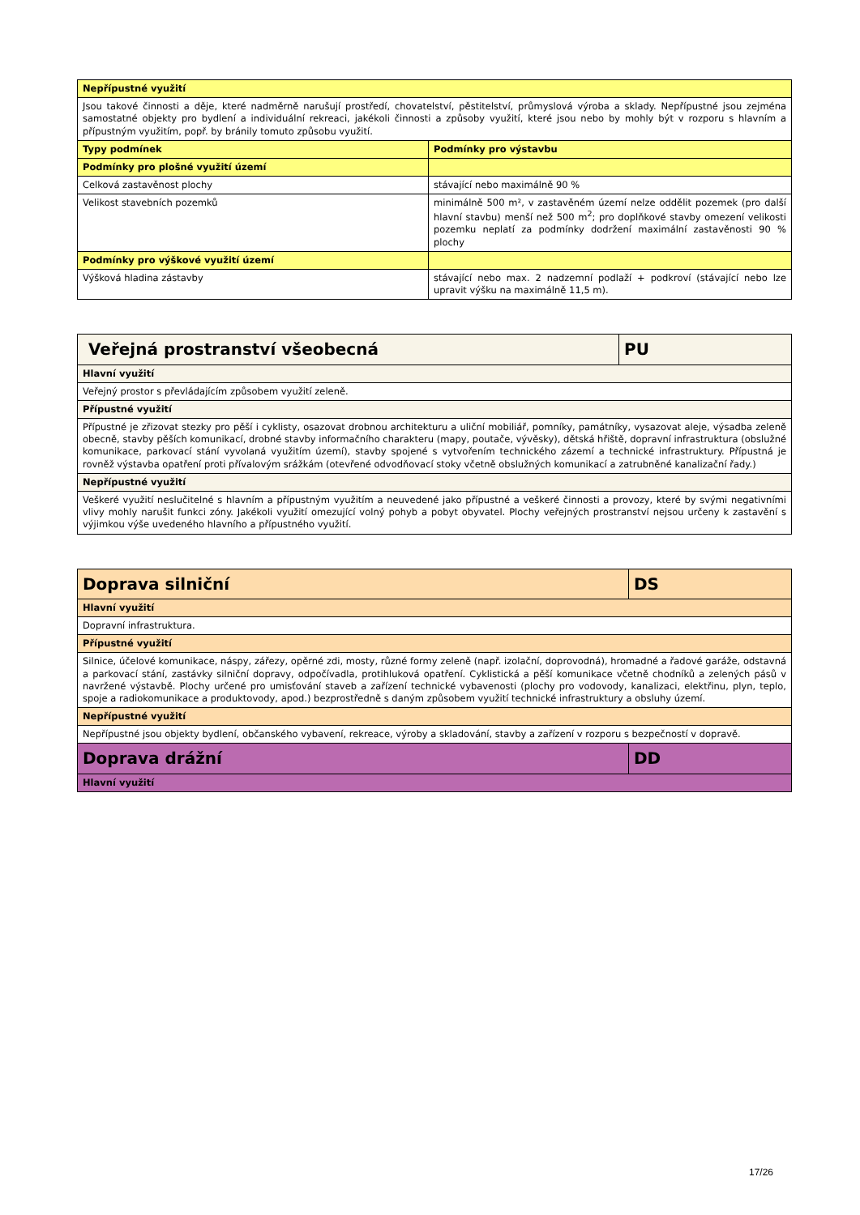| Nepřípustné využití | |
| --- | --- |
| Jsou takové činnosti a děje, které nadměrně narušují prostředí, chovatelství, pěstitelství, průmyslová výroba a sklady. Nepřípustné jsou zejména samostatné objekty pro bydlení a individuální rekreaci, jakékoli činnosti a způsoby využití, které jsou nebo by mohly být v rozporu s hlavním a přípustným využitím, popř. by bránily tomuto způsobu využití. | |
| Typy podmínek | Podmínky pro výstavbu |
| Podmínky pro plošné využití území | |
| Celková zastavěnost plochy | stávající nebo maximálně 90 % |
| Velikost stavebních pozemků | minimálně 500 m², v zastavěném území nelze oddělit pozemek (pro další hlavní stavbu) menší než 500 m<sup>2</sup>; pro doplňkové stavby omezení velikosti pozemku neplatí za podmínky dodržení maximální zastavěnosti 90 % plochy |
| Podmínky pro výškové využití území | |
| Výšková hladina zástavby | stávající nebo max. 2 nadzemní podlaží + podkroví (stávající nebo lze upravit výšku na maximálně 11,5 m). |
| Veřejná prostranství všeobecná | PU |
| --- | --- |
| Hlavní využití | |
| Veřejný prostor s převládajícím způsobem využití zeleně. | |
| Přípustné využití | |
| Přípustné je zřizovat stezky pro pěší i cyklisty, osazovat drobnou architekturu a uliční mobiliář, pomníky, památníky, vysazovat aleje, výsadba zeleně obecně, stavby pěších komunikací, drobné stavby informačního charakteru (mapy, poutače, vývěsky), dětská hřiště, dopravní infrastruktura (obslužné komunikace, parkovací stání vyvolaná využitím území), stavby spojené s vytvořením technického zázemí a technické infrastruktury. Přípustná je rovněž výstavba opatření proti přívalovým srážkám (otevřené odvodňovací stoky včetně obslužných komunikací a zatrubněné kanalizační řady.) | |
| Nepřípustné využití | |
| Veškeré využití neslučitelné s hlavním a přípustným využitím a neuvedené jako přípustné a veškeré činnosti a provozy, které by svými negativními vlivy mohly narušit funkci zóny. Jakékoli využití omezující volný pohyb a pobyt obyvatel. Plochy veřejných prostranství nejsou určeny k zastavění s výjimkou výše uvedeného hlavního a přípustného využití. | |
| Doprava silniční | DS |
| --- | --- |
| Hlavní využití | |
| Dopravní infrastruktura. | |
| Přípustné využití | |
| Silnice, účelové komunikace, náspy, zářezy, opěrné zdi, mosty, různé formy zeleně (např. izolační, doprovodná), hromadné a řadové garáže, odstavná a parkovací stání, zastávky silniční dopravy, odpočívadla, protihluková opatření. Cyklistická a pěší komunikace včetně chodníků a zelených pásů v navržené výstavbě. Plochy určené pro umisťování staveb a zařízení technické vybavenosti (plochy pro vodovody, kanalizaci, elektřinu, plyn, teplo, spoje a radiokomunikace a produktovody, apod.) bezprostředně s daným způsobem využití technické infrastruktury a obsluhy území. | |
| Nepřípustné využití | |
| Nepřípustné jsou objekty bydlení, občanského vybavení, rekreace, výroby a skladování, stavby a zařízení v rozporu s bezpečností v dopravě. | |
| Doprava drážní | DD |
| Hlavní využití | |
17/26